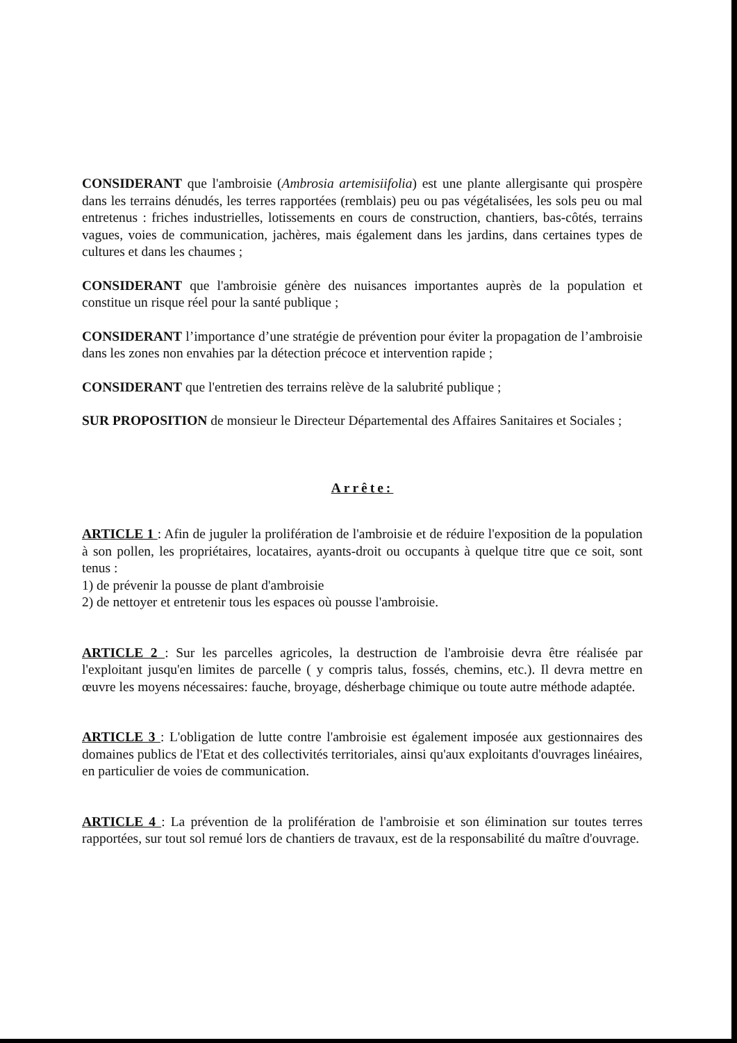CONSIDERANT que l'ambroisie (Ambrosia artemisiifolia) est une plante allergisante qui prospère dans les terrains dénudés, les terres rapportées (remblais) peu ou pas végétalisées, les sols peu ou mal entretenus : friches industrielles, lotissements en cours de construction, chantiers, bas-côtés, terrains vagues, voies de communication, jachères, mais également dans les jardins, dans certaines types de cultures et dans les chaumes ;
CONSIDERANT que l'ambroisie génère des nuisances importantes auprès de la population et constitue un risque réel pour la santé publique ;
CONSIDERANT l’importance d’une stratégie de prévention pour éviter la propagation de l’ambroisie dans les zones non envahies par la détection précoce et intervention rapide ;
CONSIDERANT que l'entretien des terrains relève de la salubrité publique ;
SUR PROPOSITION de monsieur le Directeur Départemental des Affaires Sanitaires et Sociales ;
Arrête:
ARTICLE 1 : Afin de juguler la prolifération de l'ambroisie et de réduire l'exposition de la population à son pollen, les propriétaires, locataires, ayants-droit ou occupants à quelque titre que ce soit, sont tenus :
1) de prévenir la pousse de plant d'ambroisie
2) de nettoyer et entretenir tous les espaces où pousse l'ambroisie.
ARTICLE 2 : Sur les parcelles agricoles, la destruction de l'ambroisie devra être réalisée par l'exploitant jusqu'en limites de parcelle ( y compris talus, fossés, chemins, etc.). Il devra mettre en œuvre les moyens nécessaires: fauche, broyage, désherbage chimique ou toute autre méthode adaptée.
ARTICLE 3 : L'obligation de lutte contre l'ambroisie est également imposée aux gestionnaires des domaines publics de l'Etat et des collectivités territoriales, ainsi qu'aux exploitants d'ouvrages linéaires, en particulier de voies de communication.
ARTICLE 4 : La prévention de la prolifération de l'ambroisie et son élimination sur toutes terres rapportées, sur tout sol remué lors de chantiers de travaux, est de la responsabilité du maître d'ouvrage.